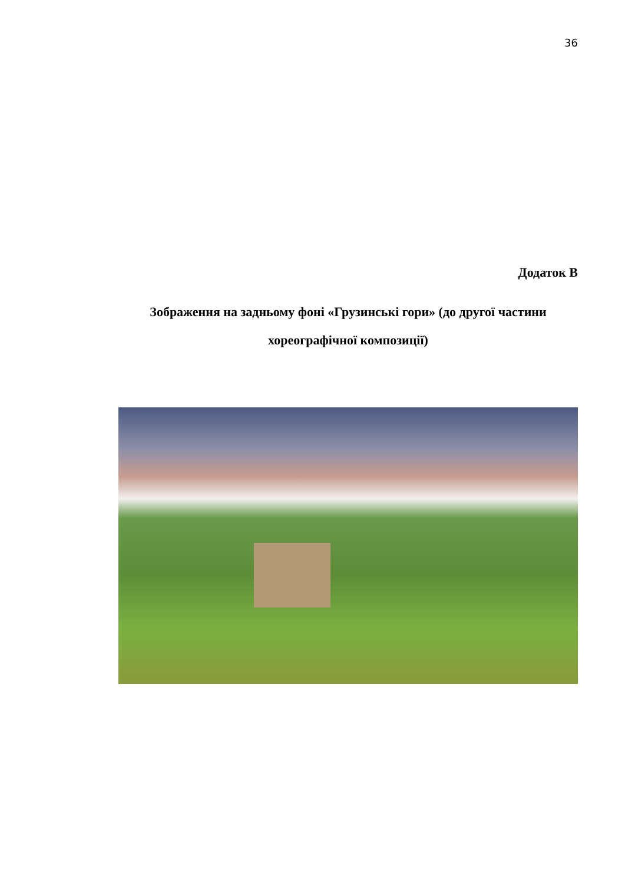36
Додаток В
Зображення на задньому фоні «Грузинські гори» (до другої частини хореографічної композиції)